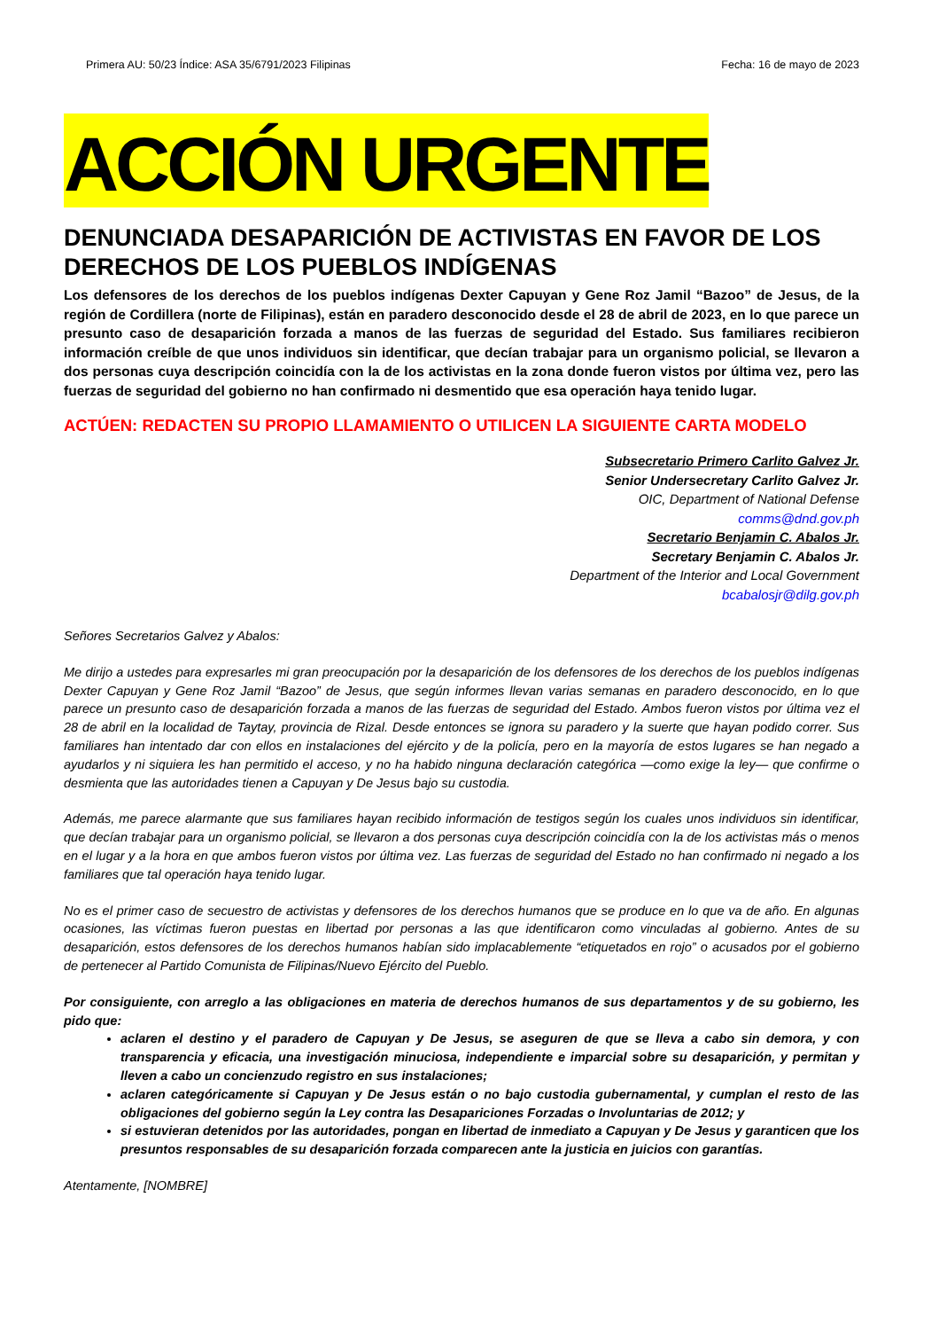Primera AU: 50/23 Índice: ASA 35/6791/2023 Filipinas Fecha: 16 de mayo de 2023
ACCIÓN URGENTE
DENUNCIADA DESAPARICIÓN DE ACTIVISTAS EN FAVOR DE LOS DERECHOS DE LOS PUEBLOS INDÍGENAS
Los defensores de los derechos de los pueblos indígenas Dexter Capuyan y Gene Roz Jamil “Bazoo” de Jesus, de la región de Cordillera (norte de Filipinas), están en paradero desconocido desde el 28 de abril de 2023, en lo que parece un presunto caso de desaparición forzada a manos de las fuerzas de seguridad del Estado. Sus familiares recibieron información creíble de que unos individuos sin identificar, que decían trabajar para un organismo policial, se llevaron a dos personas cuya descripción coincidía con la de los activistas en la zona donde fueron vistos por última vez, pero las fuerzas de seguridad del gobierno no han confirmado ni desmentido que esa operación haya tenido lugar.
ACTÚEN: REDACTEN SU PROPIO LLAMAMIENTO O UTILICEN LA SIGUIENTE CARTA MODELO
Subsecretario Primero Carlito Galvez Jr.
Senior Undersecretary Carlito Galvez Jr.
OIC, Department of National Defense
comms@dnd.gov.ph
Secretario Benjamin C. Abalos Jr.
Secretary Benjamin C. Abalos Jr.
Department of the Interior and Local Government
bcabalosjr@dilg.gov.ph
Señores Secretarios Galvez y Abalos:
Me dirijo a ustedes para expresarles mi gran preocupación por la desaparición de los defensores de los derechos de los pueblos indígenas Dexter Capuyan y Gene Roz Jamil “Bazoo” de Jesus, que según informes llevan varias semanas en paradero desconocido, en lo que parece un presunto caso de desaparición forzada a manos de las fuerzas de seguridad del Estado. Ambos fueron vistos por última vez el 28 de abril en la localidad de Taytay, provincia de Rizal. Desde entonces se ignora su paradero y la suerte que hayan podido correr. Sus familiares han intentado dar con ellos en instalaciones del ejército y de la policía, pero en la mayoría de estos lugares se han negado a ayudarlos y ni siquiera les han permitido el acceso, y no ha habido ninguna declaración categórica —como exige la ley— que confirme o desmienta que las autoridades tienen a Capuyan y De Jesus bajo su custodia.
Además, me parece alarmante que sus familiares hayan recibido información de testigos según los cuales unos individuos sin identificar, que decían trabajar para un organismo policial, se llevaron a dos personas cuya descripción coincidía con la de los activistas más o menos en el lugar y a la hora en que ambos fueron vistos por última vez. Las fuerzas de seguridad del Estado no han confirmado ni negado a los familiares que tal operación haya tenido lugar.
No es el primer caso de secuestro de activistas y defensores de los derechos humanos que se produce en lo que va de año. En algunas ocasiones, las víctimas fueron puestas en libertad por personas a las que identificaron como vinculadas al gobierno. Antes de su desaparición, estos defensores de los derechos humanos habían sido implacablemente “etiquetados en rojo” o acusados por el gobierno de pertenecer al Partido Comunista de Filipinas/Nuevo Ejército del Pueblo.
Por consiguiente, con arreglo a las obligaciones en materia de derechos humanos de sus departamentos y de su gobierno, les pido que:
aclaren el destino y el paradero de Capuyan y De Jesus, se aseguren de que se lleva a cabo sin demora, y con transparencia y eficacia, una investigación minuciosa, independiente e imparcial sobre su desaparición, y permitan y lleven a cabo un concienzudo registro en sus instalaciones;
aclaren categóricamente si Capuyan y De Jesus están o no bajo custodia gubernamental, y cumplan el resto de las obligaciones del gobierno según la Ley contra las Desapariciones Forzadas o Involuntarias de 2012; y
si estuvieran detenidos por las autoridades, pongan en libertad de inmediato a Capuyan y De Jesus y garanticen que los presuntos responsables de su desaparición forzada comparecen ante la justicia en juicios con garantías.
Atentamente, [NOMBRE]